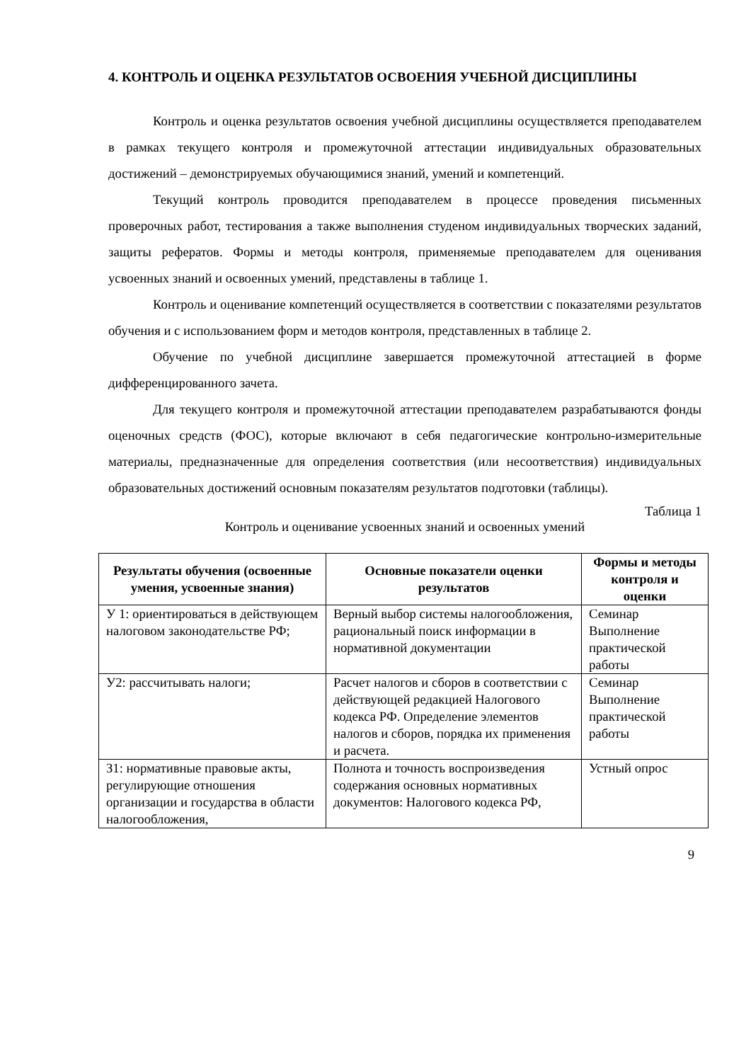4. КОНТРОЛЬ И ОЦЕНКА РЕЗУЛЬТАТОВ ОСВОЕНИЯ УЧЕБНОЙ ДИСЦИПЛИНЫ
Контроль и оценка результатов освоения учебной дисциплины осуществляется преподавателем в рамках текущего контроля и промежуточной аттестации индивидуальных образовательных достижений – демонстрируемых обучающимися знаний, умений и компетенций.
Текущий контроль проводится преподавателем в процессе проведения письменных проверочных работ, тестирования а также выполнения студеном индивидуальных творческих заданий, защиты рефератов. Формы и методы контроля, применяемые преподавателем для оценивания усвоенных знаний и освоенных умений, представлены в таблице 1.
Контроль и оценивание компетенций осуществляется в соответствии с показателями результатов обучения и с использованием форм и методов контроля, представленных в таблице 2.
Обучение по учебной дисциплине завершается промежуточной аттестацией в форме дифференцированного зачета.
Для текущего контроля и промежуточной аттестации преподавателем разрабатываются фонды оценочных средств (ФОС), которые включают в себя педагогические контрольно-измерительные материалы, предназначенные для определения соответствия (или несоответствия) индивидуальных образовательных достижений основным показателям результатов подготовки (таблицы).
Таблица 1
Контроль и оценивание усвоенных знаний и освоенных умений
| Результаты обучения (освоенные умения, усвоенные знания) | Основные показатели оценки результатов | Формы и методы контроля и оценки |
| --- | --- | --- |
| У 1: ориентироваться в действующем налоговом законодательстве РФ; | Верный выбор системы налогообложения, рациональный поиск информации в нормативной документации | Семинар Выполнение практической работы |
| У2: рассчитывать налоги; | Расчет налогов и сборов в соответствии с действующей редакцией Налогового кодекса РФ. Определение элементов налогов и сборов, порядка их применения и расчета. | Семинар Выполнение практической работы |
| З1: нормативные правовые акты, регулирующие отношения организации и государства в области налогообложения, | Полнота и точность воспроизведения содержания основных нормативных документов: Налогового кодекса РФ, | Устный опрос |
9